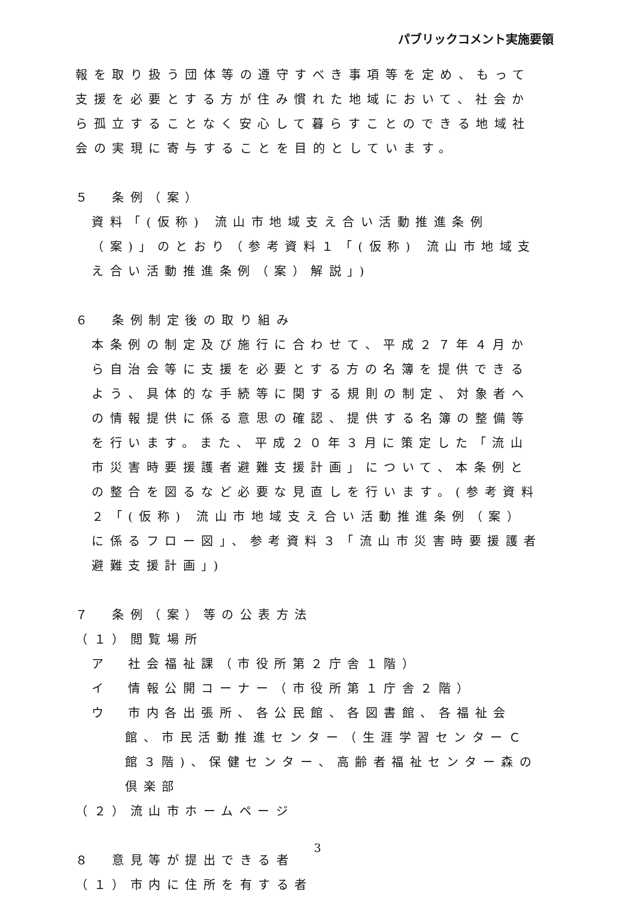パブリックコメント実施要領
報を取り扱う団体等の遵守すべき事項等を定め、もって支援を必要とする方が住み慣れた地域において、社会から孤立することなく安心して暮らすことのできる地域社会の実現に寄与することを目的としています。
５　条例（案）
資料「(仮称) 流山市地域支え合い活動推進条例（案)」のとおり（参考資料１「(仮称) 流山市地域支え合い活動推進条例（案）解説」)
６　条例制定後の取り組み
本条例の制定及び施行に合わせて、平成２７年４月から自治会等に支援を必要とする方の名簿を提供できるよう、具体的な手続等に関する規則の制定、対象者への情報提供に係る意思の確認、提供する名簿の整備等を行います。また、平成２０年３月に策定した「流山市災害時要援護者避難支援計画」について、本条例との整合を図るなど必要な見直しを行います。(参考資料２「(仮称) 流山市地域支え合い活動推進条例（案）に係るフロー図」、参考資料３「流山市災害時要援護者避難支援計画」)
７　条例（案）等の公表方法
（１）閲覧場所
ア　社会福祉課（市役所第２庁舎１階）
イ　情報公開コーナー（市役所第１庁舎２階）
ウ　市内各出張所、各公民館、各図書館、各福祉会館、市民活動推進センター（生涯学習センターＣ館３階)、保健センター、高齢者福祉センター森の倶楽部
（２）流山市ホームページ
８　意見等が提出できる者
（１）市内に住所を有する者
3